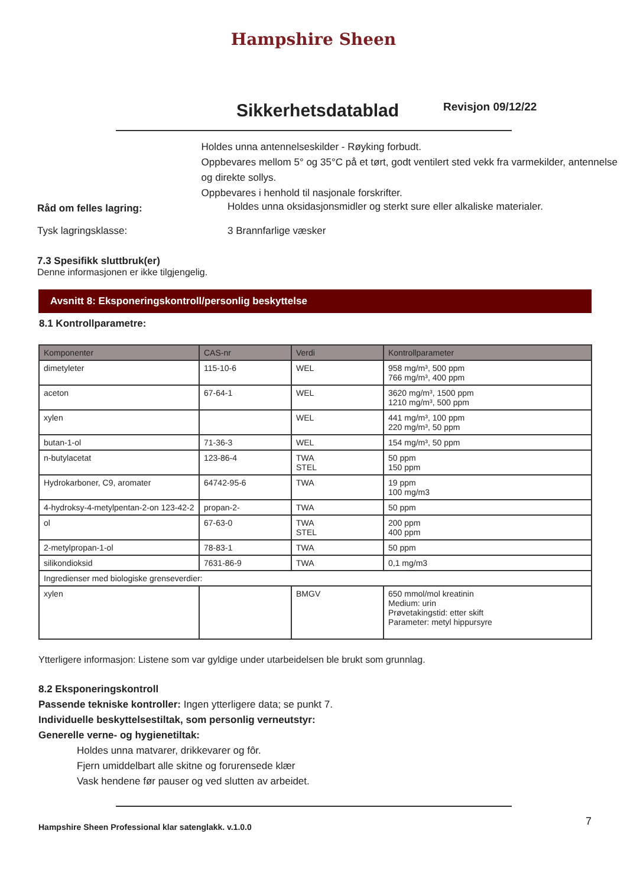Hampshire Sheen
Sikkerhetsdatablad
Revisjon 09/12/22
Holdes unna antennelseskilder - Røyking forbudt.
Oppbevares mellom 5° og 35°C på et tørt, godt ventilert sted vekk fra varmekilder, antennelse og direkte sollys.
Oppbevares i henhold til nasjonale forskrifter.
Råd om felles lagring:
Holdes unna oksidasjonsmidler og sterkt sure eller alkaliske materialer.
Tysk lagringsklasse: 3 Brannfarlige væsker
7.3 Spesifikk sluttbruk(er)
Denne informasjonen er ikke tilgjengelig.
Avsnitt 8: Eksponeringskontroll/personlig beskyttelse
8.1 Kontrollparametre:
| Komponenter | CAS-nr | Verdi | Kontrollparameter |
| --- | --- | --- | --- |
| dimetyleter | 115-10-6 | WEL | 958 mg/m³, 500 ppm 766 mg/m³, 400 ppm |
| aceton | 67-64-1 | WEL | 3620 mg/m³, 1500 ppm 1210 mg/m³, 500 ppm |
| xylen | | WEL | 441 mg/m³, 100 ppm 220 mg/m³, 50 ppm |
| butan-1-ol | 71-36-3 | WEL | 154 mg/m³, 50 ppm |
| n-butylacetat | 123-86-4 | TWA STEL | 50 ppm 150 ppm |
| Hydrokarboner, C9, aromater | 64742-95-6 | TWA | 19 ppm 100 mg/m3 |
| 4-hydroksy-4-metylpentan-2-on 123-42-2 | propan-2- | TWA | 50 ppm |
| ol | 67-63-0 | TWA STEL | 200 ppm 400 ppm |
| 2-metylpropan-1-ol | 78-83-1 | TWA | 50 ppm |
| silikondioksid | 7631-86-9 | TWA | 0,1 mg/m3 |
| Ingredienser med biologiske grenseverdier: | | | |
| xylen | | BMGV | 650 mmol/mol kreatinin Medium: urin Prøvetakingstid: etter skift Parameter: metyl hippursyre |
Ytterligere informasjon: Listene som var gyldige under utarbeidelsen ble brukt som grunnlag.
8.2 Eksponeringskontroll
Passende tekniske kontroller: Ingen ytterligere data; se punkt 7.
Individuelle beskyttelsestiltak, som personlig verneutstyr:
Generelle verne- og hygienetiltak:
Holdes unna matvarer, drikkevarer og fôr.
Fjern umiddelbart alle skitne og forurensede klær
Vask hendene før pauser og ved slutten av arbeidet.
Hampshire Sheen Professional klar satenglakk. v.1.0.0 7